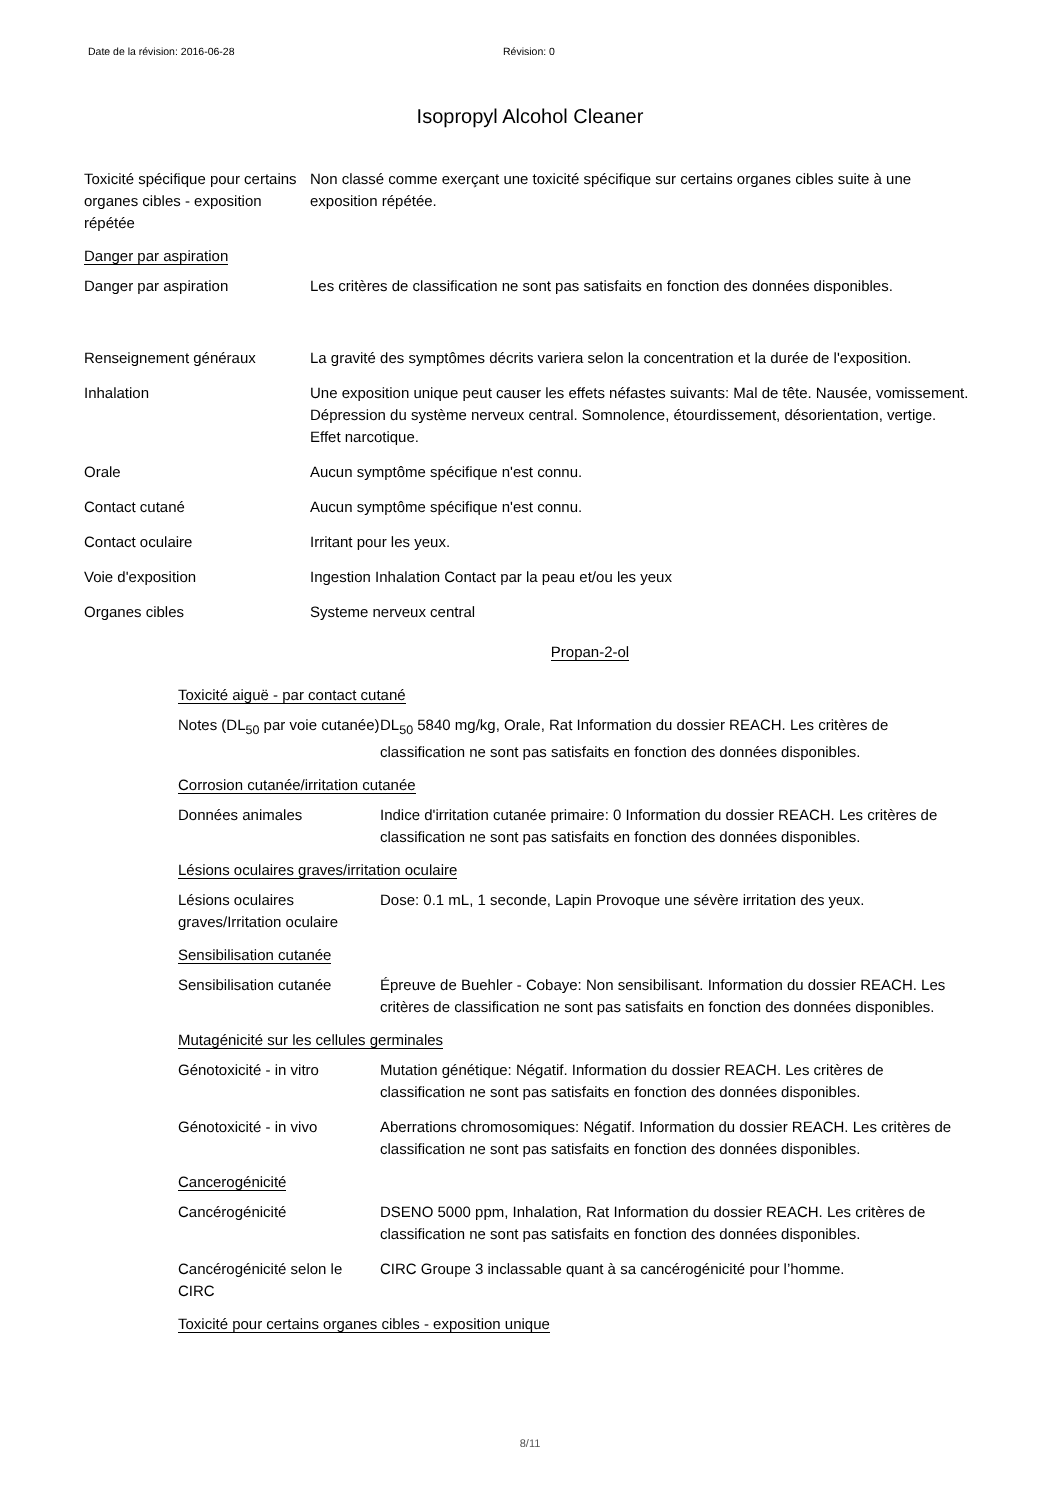Date de la révision: 2016-06-28 Révision: 0
Isopropyl Alcohol Cleaner
Toxicité spécifique pour certains organes cibles - exposition répétée
Non classé comme exerçant une toxicité spécifique sur certains organes cibles suite à une exposition répétée.
Danger par aspiration
Danger par aspiration Les critères de classification ne sont pas satisfaits en fonction des données disponibles.
Renseignement généraux La gravité des symptômes décrits variera selon la concentration et la durée de l'exposition.
Inhalation Une exposition unique peut causer les effets néfastes suivants: Mal de tête. Nausée, vomissement. Dépression du système nerveux central. Somnolence, étourdissement, désorientation, vertige. Effet narcotique.
Orale Aucun symptôme spécifique n'est connu.
Contact cutané Aucun symptôme spécifique n'est connu.
Contact oculaire Irritant pour les yeux.
Voie d'exposition Ingestion Inhalation Contact par la peau et/ou les yeux
Organes cibles Systeme nerveux central
Propan-2-ol
Toxicité aiguë - par contact cutané
Notes (DL<sub>50</sub> par voie cutanée)
DL<sub>50</sub> 5840 mg/kg, Orale, Rat Information du dossier REACH. Les critères de classification ne sont pas satisfaits en fonction des données disponibles.
Corrosion cutanée/irritation cutanée
Données animales Indice d'irritation cutanée primaire: 0 Information du dossier REACH. Les critères de classification ne sont pas satisfaits en fonction des données disponibles.
Lésions oculaires graves/irritation oculaire
Lésions oculaires graves/Irritation oculaire
Dose: 0.1 mL, 1 seconde, Lapin Provoque une sévère irritation des yeux.
Sensibilisation cutanée
Sensibilisation cutanée
Épreuve de Buehler - Cobaye: Non sensibilisant. Information du dossier REACH. Les critères de classification ne sont pas satisfaits en fonction des données disponibles.
Mutagénicité sur les cellules germinales
Génotoxicité - in vitro
Mutation génétique: Négatif. Information du dossier REACH. Les critères de classification ne sont pas satisfaits en fonction des données disponibles.
Génotoxicité - in vivo Aberrations chromosomiques: Négatif. Information du dossier REACH. Les critères de classification ne sont pas satisfaits en fonction des données disponibles.
Cancerogénicité
Cancérogénicité DSENO 5000 ppm, Inhalation, Rat Information du dossier REACH. Les critères de classification ne sont pas satisfaits en fonction des données disponibles.
Cancérogénicité selon le CIRC
CIRC Groupe 3 inclassable quant à sa cancérogénicité pour l’homme.
Toxicité pour certains organes cibles - exposition unique
8/11